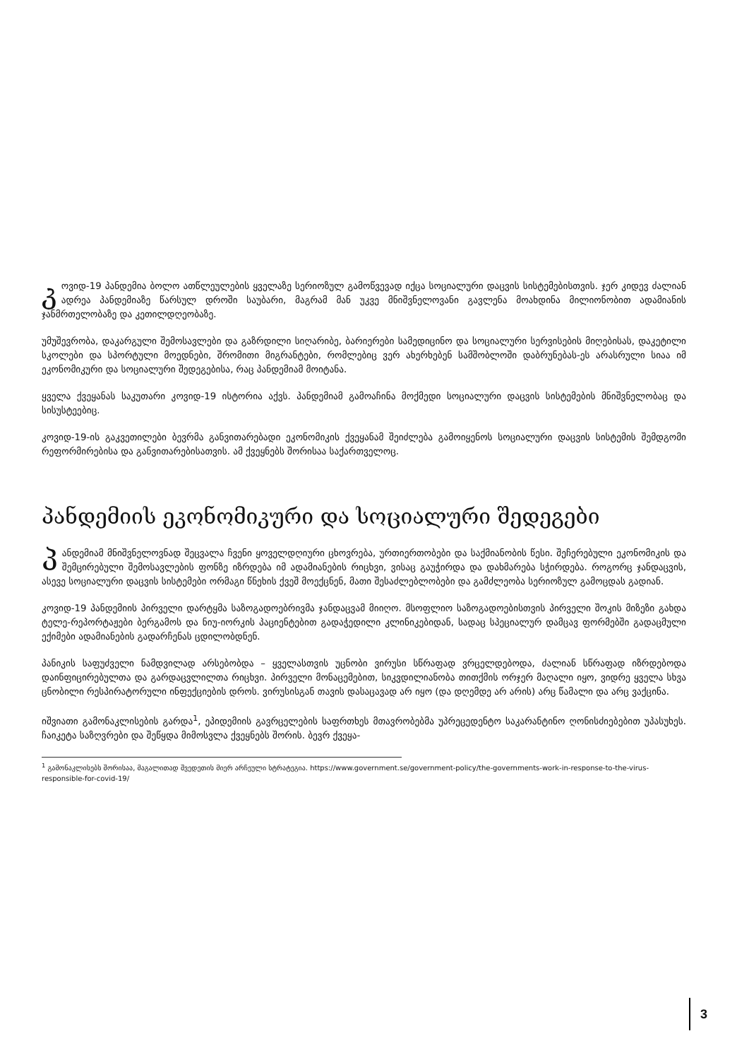კოვიდ-19 პანდემია ბოლო ათწლეულების ყველაზე სერიოზულ გამოწვევად იქცა სოციალური დაცვის სისტემებისთვის. ჯერ კიდევ ძალიან ადრეა პანდემიაზე წარსულ დროში საუბარი, მაგრამ მან უკვე მნიშვნელოვანი გავლენა მოახდინა მილიონობით ადამიანის ჯანმრთელობაზე და კეთილდღეობაზე.
უმუშევრობა, დაკარგული შემოსავლები და გაზრდილი სიღარიბე, ბარიერები სამედიცინო და სოციალური სერვისების მიღებისას, დაკეტილი სკოლები და სპორტული მოედნები, შრომითი მიგრანტები, რომლებიც ვერ ახერხებენ სამშობლოში დაბრუნებას-ეს არასრული სიაა იმ ეკონომიკური და სოციალური შედეგებისა, რაც პანდემიამ მოიტანა.
ყველა ქვეყანას საკუთარი კოვიდ-19 ისტორია აქვს. პანდემიამ გამოაჩინა მოქმედი სოციალური დაცვის სისტემების მნიშვნელობაც და სისუსტეებიც.
კოვიდ-19-ის გაკვეთილები ბევრმა განვითარებადი ეკონომიკის ქვეყანამ შეიძლება გამოიყენოს სოციალური დაცვის სისტემის შემდგომი რეფორმირებისა და განვითარებისათვის. ამ ქვეყნებს შორისაა საქართველოც.
პანდემიის ეკონომიკური და სოციალური შედეგები
პანდემიამ მნიშვნელოვნად შეცვალა ჩვენი ყოველდღიური ცხოვრება, ურთიერთობები და საქმიანობის წესი. შეჩერებული ეკონომიკის და შემცირებული შემოსავლების ფონზე იზრდება იმ ადამიანების რიცხვი, ვისაც გაუჭირდა და დახმარება სჭირდება. როგორც ჯანდაცვის, ასევე სოციალური დაცვის სისტემები ორმაგი წნეხის ქვეშ მოექცნენ, მათი შესაძლებლობები და გამძლეობა სერიოზულ გამოცდას გადიან.
კოვიდ-19 პანდემიის პირველი დარტყმა საზოგადოებრივმა ჯანდაცვამ მიიღო. მსოფლიო საზოგადოებისთვის პირველი შოკის მიზეზი გახდა ტელე-რეპორტაჟები ბერგამოს და ნიუ-იორკის პაციენტებით გადაჭედილი კლინიკებიდან, სადაც სპეციალურ დამცავ ფორმებში გადაცმული ექიმები ადამიანების გადარჩენას ცდილობდნენ.
პანიკის საფუძველი ნამდვილად არსებობდა – ყველასთვის უცნობი ვირუსი სწრაფად ვრცელდებოდა, ძალიან სწრაფად იზრდებოდა დაინფიცირებულთა და გარდაცვლილთა რიცხვი. პირველი მონაცემებით, სიკვდილიანობა თითქმის ორჯერ მაღალი იყო, ვიდრე ყველა სხვა ცნობილი რესპირატორული ინფექციების დროს. ვირუსისგან თავის დასაცავად არ იყო (და დღემდე არ არის) არც წამალი და არც ვაქცინა.
იშვიათი გამონაკლისების გარდა<sup>1</sup>, ეპიდემიის გავრცელების საფრთხეს მთავრობებმა უპრეცედენტო საკარანტინო ღონისძიებებით უპასუხეს. ჩაიკეტა საზღვრები და შეწყდა მიმოსვლა ქვეყნებს შორის. ბევრ ქვეყა-
<sup>1</sup> გამონაკლისებს შორისაა, მაგალითად შვედეთის მიერ არჩეული სტრატეგია. https://www.government.se/government-policy/the-governments-work-in-response-to-the-virus-responsible-for-covid-19/
3